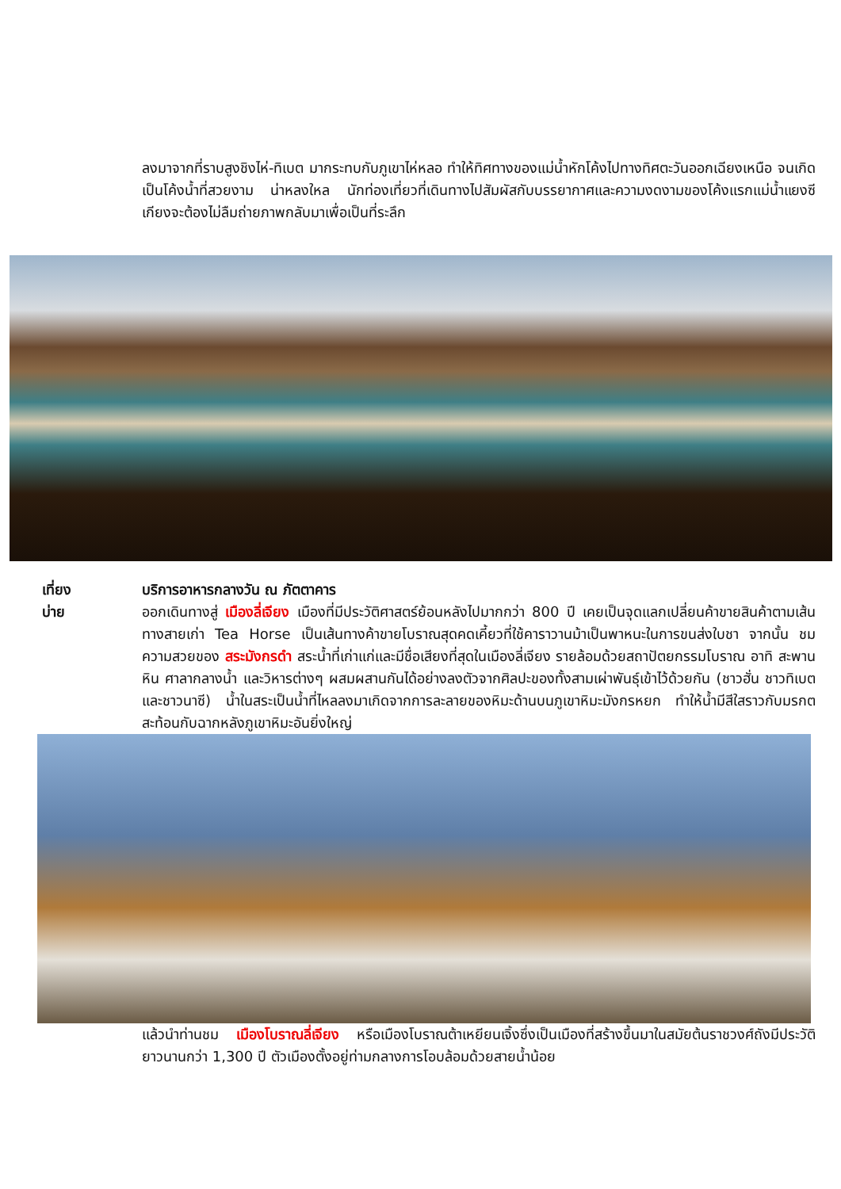ลงมาจากที่ราบสูงชิงไห่-ทิเบต มากระทบกับภูเขาไห่หลอ ทำให้ทิศทางของแม่น้ำหักโค้งไปทางทิศตะวันออกเฉียงเหนือ จนเกิดเป็นโค้งน้ำที่สวยงาม น่าหลงใหล นักท่องเที่ยวที่เดินทางไปสัมผัสกับบรรยากาศและความงดงามของโค้งแรกแม่น้ำแยงซีเกียงจะต้องไม่ลืมถ่ายภาพกลับมาเพื่อเป็นที่ระลึก
เที่ยง
บ่าย
บริการอาหารกลางวัน ณ ภัตตาคาร
ออกเดินทางสู่ เมืองลี่เจียง เมืองที่มีประวัติศาสตร์ย้อนหลังไปมากกว่า 800 ปี เคยเป็นจุดแลกเปลี่ยนค้าขายสินค้าตามเส้นทางสายเก่า Tea Horse เป็นเส้นทางค้าขายโบราณสุดคดเคี้ยวที่ใช้คาราวานม้าเป็นพาหนะในการขนส่งใบชา จากนั้น ชมความสวยของ สระมังกรดำ สระน้ำที่เก่าแก่และมีชื่อเสียงที่สุดในเมืองลี่เจียง รายล้อมด้วยสถาปัตยกรรมโบราณ อาทิ สะพานหิน ศาลากลางน้ำ และวิหารต่างๆ ผสมผสานกันได้อย่างลงตัวจากศิลปะของทั้งสามเผ่าพันธุ์เข้าไว้ด้วยกัน (ชาวฮั่น ชาวทิเบต และชาวนาซี) น้ำในสระเป็นน้ำที่ไหลลงมาเกิดจากการละลายของหิมะด้านบนภูเขาหิมะมังกรหยก ทำให้น้ำมีสีใสราวกับมรกตสะท้อนกับฉากหลังภูเขาหิมะอันยิ่งใหญ่
แล้วนำท่านชม เมืองโบราณลี่เจียง หรือเมืองโบราณต้าเหยียนเจิ้งซึ่งเป็นเมืองที่สร้างขึ้นมาในสมัยต้นราชวงศ์ถังมีประวัติยาวนานกว่า 1,300 ปี ตัวเมืองตั้งอยู่ท่ามกลางการโอบล้อมด้วยสายน้ำน้อย